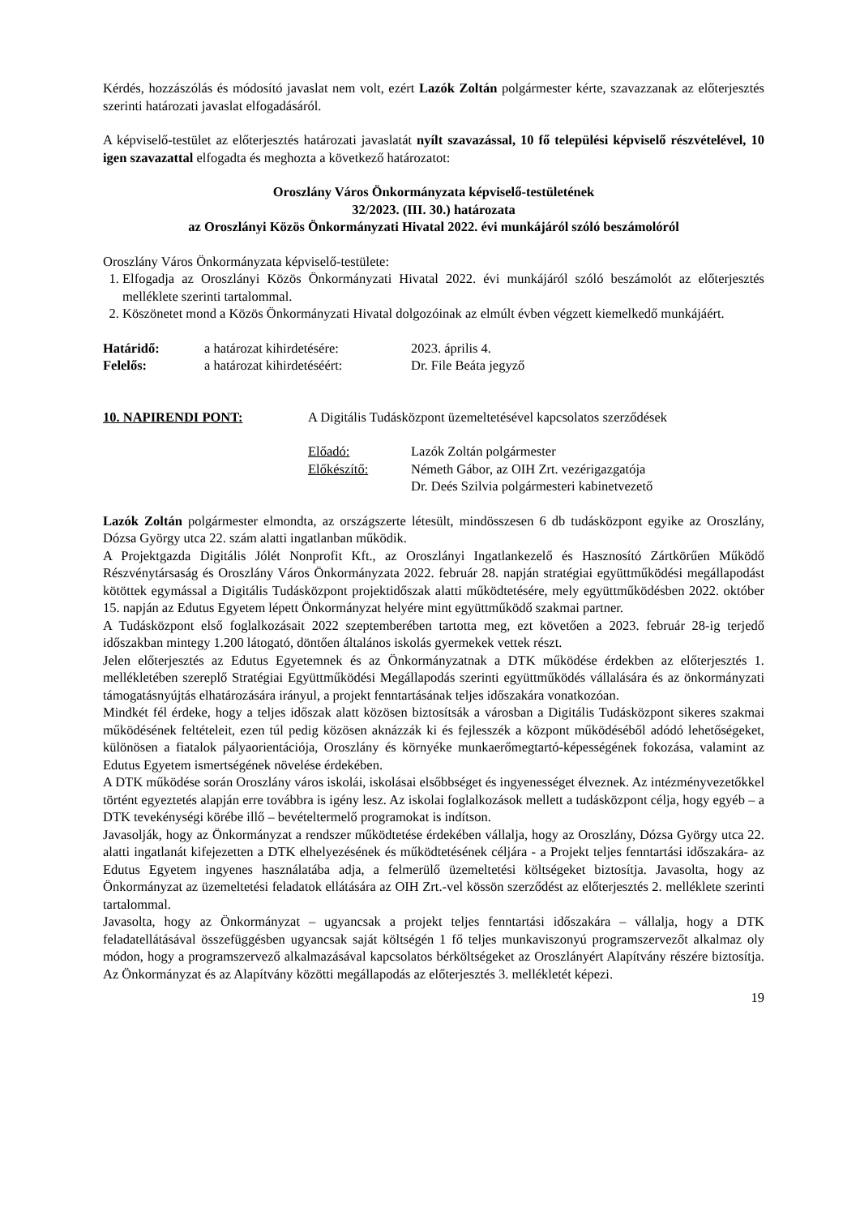Kérdés, hozzászólás és módosító javaslat nem volt, ezért Lazók Zoltán polgármester kérte, szavazzanak az előterjesztés szerinti határozati javaslat elfogadásáról.
A képviselő-testület az előterjesztés határozati javaslatát nyílt szavazással, 10 fő települési képviselő részvételével, 10 igen szavazattal elfogadta és meghozta a következő határozatot:
Oroszlány Város Önkormányzata képviselő-testületének
32/2023. (III. 30.) határozata
az Oroszlányi Közös Önkormányzati Hivatal 2022. évi munkájáról szóló beszámolóról
Oroszlány Város Önkormányzata képviselő-testülete:
1. Elfogadja az Oroszlányi Közös Önkormányzati Hivatal 2022. évi munkájáról szóló beszámolót az előterjesztés melléklete szerinti tartalommal.
2. Köszönetet mond a Közös Önkormányzati Hivatal dolgozóinak az elmúlt évben végzett kiemelkedő munkájáért.
Határidő: a határozat kihirdetésére:
2023. április 4.
Felelős: a határozat kihirdetéséért:
Dr. File Beáta jegyző
10. NAPIRENDI PONT: A Digitális Tudásközpont üzemeltetésével kapcsolatos szerződések
Előadó: Lazók Zoltán polgármester
Előkészítő: Németh Gábor, az OIH Zrt. vezérigazgatója
Dr. Deés Szilvia polgármesteri kabinetvezető
Lazók Zoltán polgármester elmondta, az országszerte létesült, mindösszesen 6 db tudásközpont egyike az Oroszlány, Dózsa György utca 22. szám alatti ingatlanban működik.
A Projektgazda Digitális Jólét Nonprofit Kft., az Oroszlányi Ingatlankezelő és Hasznosító Zártkörűen Működő Részvénytársaság és Oroszlány Város Önkormányzata 2022. február 28. napján stratégiai együttműködési megállapodást kötöttek egymással a Digitális Tudásközpont projektidőszak alatti működtetésére, mely együttműködésben 2022. október 15. napján az Edutus Egyetem lépett Önkormányzat helyére mint együttműködő szakmai partner.
A Tudásközpont első foglalkozásait 2022 szeptemberében tartotta meg, ezt követően a 2023. február 28-ig terjedő időszakban mintegy 1.200 látogató, döntően általános iskolás gyermekek vettek részt.
Jelen előterjesztés az Edutus Egyetemnek és az Önkormányzatnak a DTK működése érdekben az előterjesztés 1. mellékletében szereplő Stratégiai Együttműködési Megállapodás szerinti együttműködés vállalására és az önkormányzati támogatásnyújtás elhatározására irányul, a projekt fenntartásának teljes időszakára vonatkozóan.
Mindkét fél érdeke, hogy a teljes időszak alatt közösen biztosítsák a városban a Digitális Tudásközpont sikeres szakmai működésének feltételeit, ezen túl pedig közösen aknázzák ki és fejlesszék a központ működéséből adódó lehetőségeket, különösen a fiatalok pályaorientációja, Oroszlány és környéke munkaerőmegtartó-képességének fokozása, valamint az Edutus Egyetem ismertségének növelése érdekében.
A DTK működése során Oroszlány város iskolái, iskolásai elsőbbséget és ingyenességet élveznek. Az intézményvezetőkkel történt egyeztetés alapján erre továbbra is igény lesz. Az iskolai foglalkozások mellett a tudásközpont célja, hogy egyéb – a DTK tevekénységi körébe illő – bevételtermelő programokat is indítson.
Javasolják, hogy az Önkormányzat a rendszer működtetése érdekében vállalja, hogy az Oroszlány, Dózsa György utca 22. alatti ingatlanát kifejezetten a DTK elhelyezésének és működtetésének céljára - a Projekt teljes fenntartási időszakára- az Edutus Egyetem ingyenes használatába adja, a felmerülő üzemeltetési költségeket biztosítja. Javasolta, hogy az Önkormányzat az üzemeltetési feladatok ellátására az OIH Zrt.-vel kössön szerződést az előterjesztés 2. melléklete szerinti tartalommal.
Javasolta, hogy az Önkormányzat – ugyancsak a projekt teljes fenntartási időszakára – vállalja, hogy a DTK feladatellátásával összefüggésben ugyancsak saját költségén 1 fő teljes munkaviszonyú programszervezőt alkalmaz oly módon, hogy a programszervező alkalmazásával kapcsolatos bérköltségeket az Oroszlányért Alapítvány részére biztosítja. Az Önkormányzat és az Alapítvány közötti megállapodás az előterjesztés 3. mellékletét képezi.
19